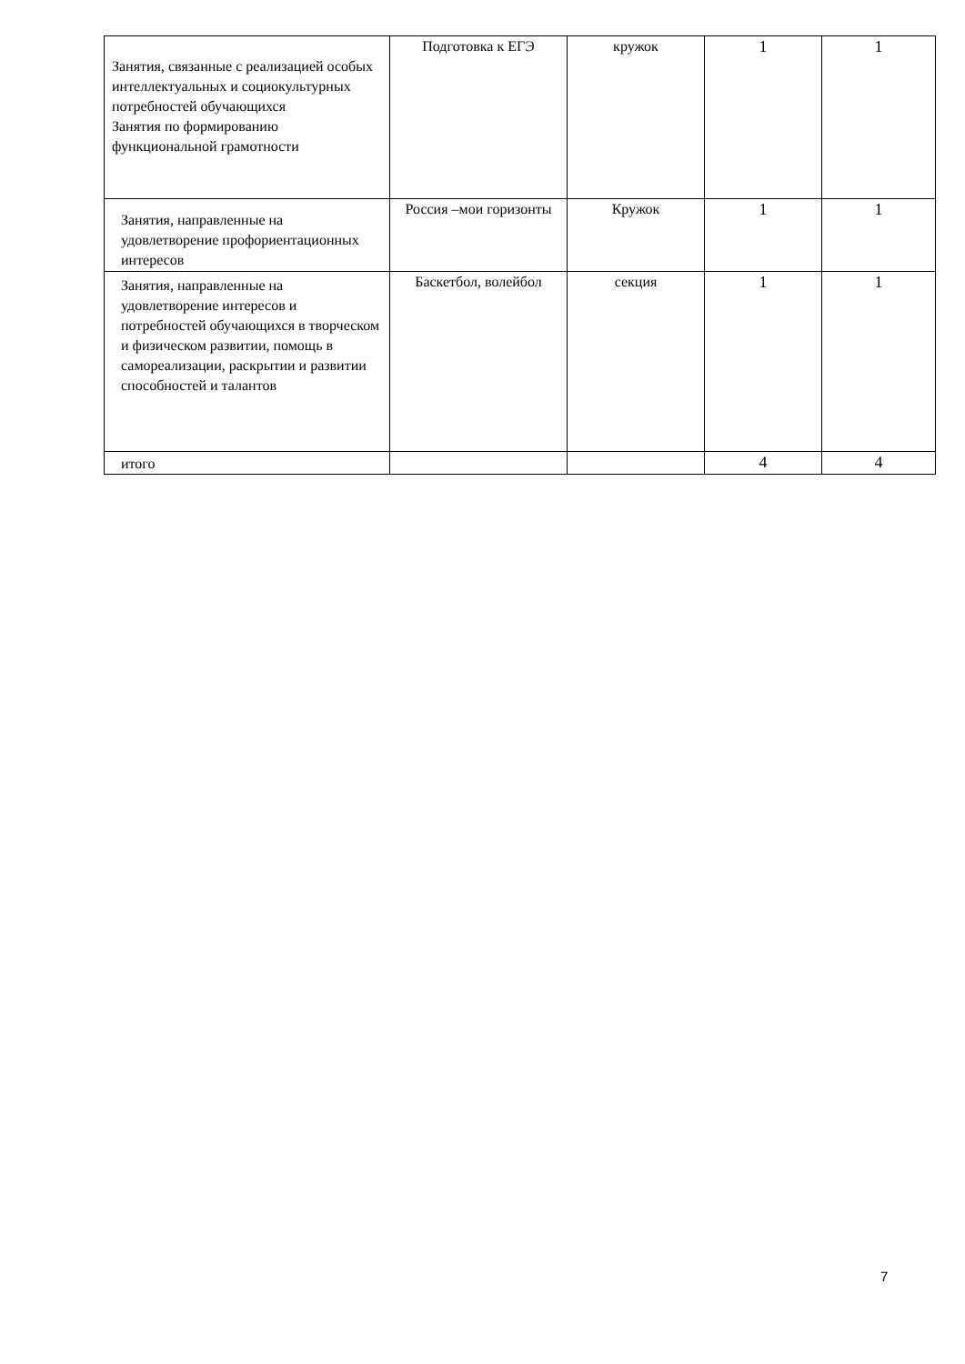| Занятия, связанные с реализацией особых интеллектуальных и социокультурных потребностей обучающихся Занятия по формированию функциональной грамотности | Подготовка к ЕГЭ | кружок | 1 | 1 |
| Занятия, направленные на удовлетворение профориентационных интересов | Россия –мои горизонты | Кружок | 1 | 1 |
| Занятия, направленные на удовлетворение интересов и потребностей обучающихся в творческом и физическом развитии, помощь в самореализации, раскрытии и развитии способностей и талантов | Баскетбол, волейбол | секция | 1 | 1 |
| итого | | | 4 | 4 |
7